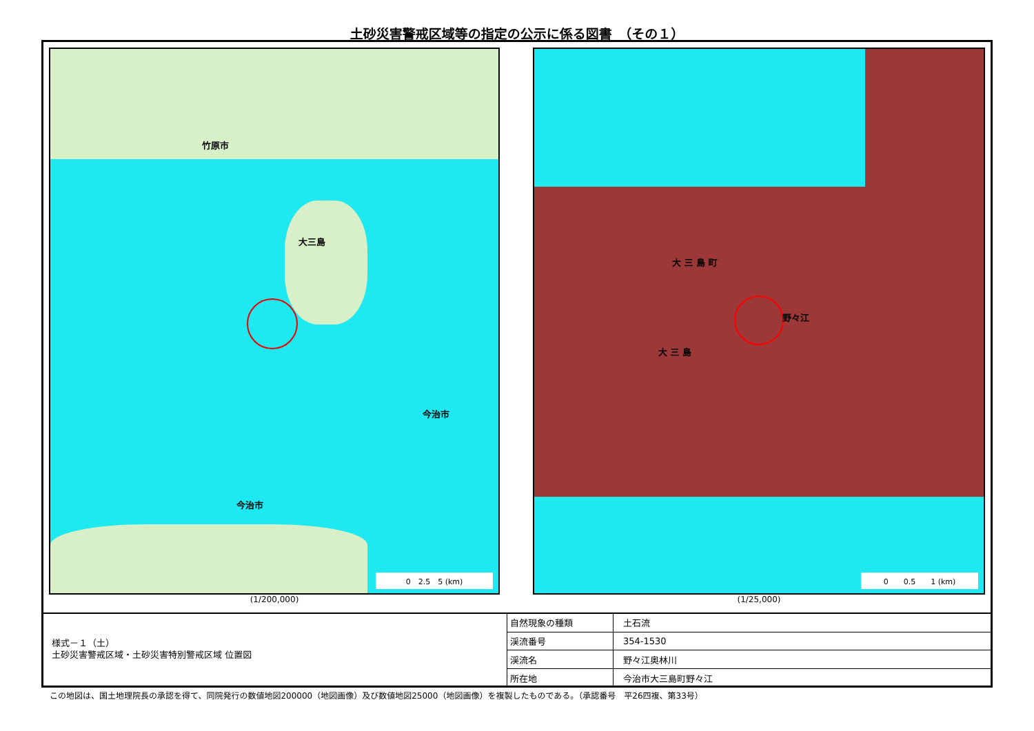土砂災害警戒区域等の指定の公示に係る図書　（その１）
竹原市
今治市
今治市
大三島
0　2.5　5 (km)
(1/200,000)
大 三 島 町
大 三 島
野々江
0　　0.5　　1 (km)
(1/25,000)
様式－１（土）
土砂災害警戒区域・土砂災害特別警戒区域 位置図
| 自然現象の種類 | 土石流 |
| 渓流番号 | 354-1530 |
| 渓流名 | 野々江奥林川 |
| 所在地 | 今治市大三島町野々江 |
この地図は、国土地理院長の承認を得て、同院発行の数値地図200000（地図画像）及び数値地図25000（地図画像）を複製したものである。（承認番号　平26四複、第33号）